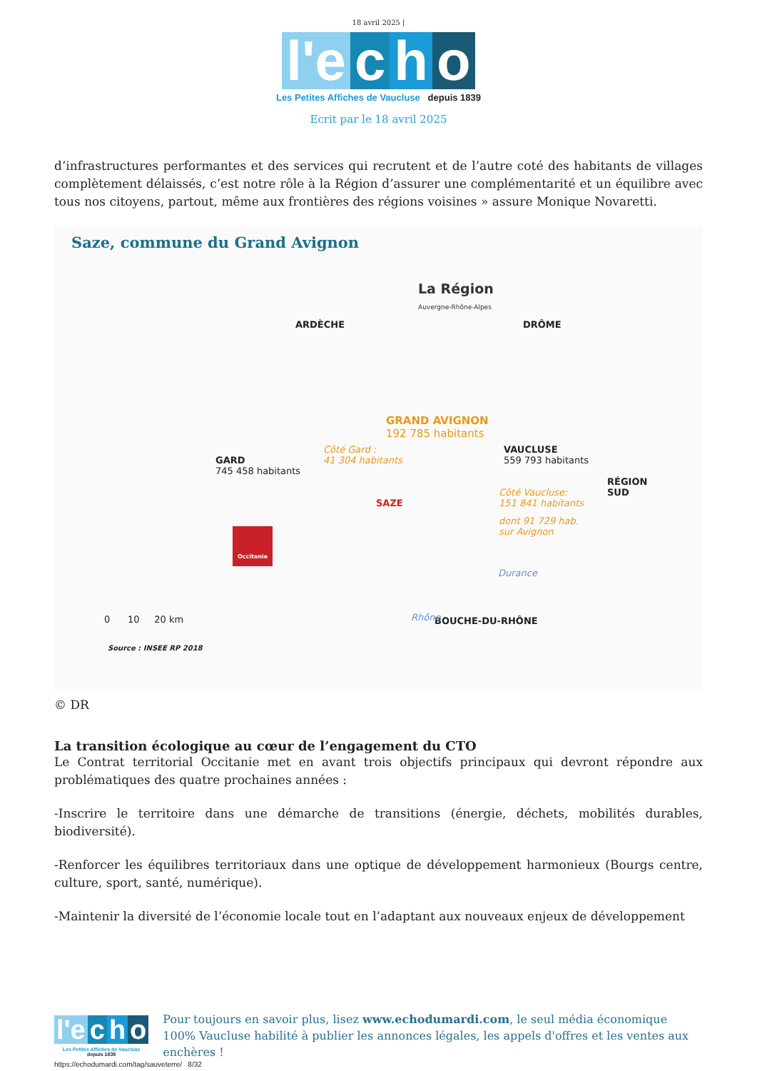18 avril 2025 |
l'e c h o
Les Petites Affiches de Vaucluse depuis 1839
Ecrit par le 18 avril 2025
d’infrastructures performantes et des services qui recrutent et de l’autre coté des habitants de villages complètement délaissés, c’est notre rôle à la Région d’assurer une complémentarité et un équilibre avec tous nos citoyens, partout, même aux frontières des régions voisines » assure Monique Novaretti.
Saze, commune du Grand Avignon
La Région
Auvergne-Rhône-Alpes
ARDÈCHE DRÔME
GRAND AVIGNON
192 785 habitants
Côté Gard :
41 304 habitants
GARD
745 458 habitants
VAUCLUSE
559 793 habitants
RÉGION
SUD
SAZE
Côté Vaucluse:
151 841 habitants
dont 91 729 hab.
sur Avignon
Occitanie
Durance
BOUCHE-DU-RHÔNE
Rhône
0 10 20 km
Source : INSEE RP 2018
© DR
La transition écologique au cœur de l’engagement du CTO
Le Contrat territorial Occitanie met en avant trois objectifs principaux qui devront répondre aux problématiques des quatre prochaines années :
-Inscrire le territoire dans une démarche de transitions (énergie, déchets, mobilités durables, biodiversité).
-Renforcer les équilibres territoriaux dans une optique de développement harmonieux (Bourgs centre, culture, sport, santé, numérique).
-Maintenir la diversité de l’économie locale tout en l’adaptant aux nouveaux enjeux de développement
l'e c h o
Les Petites Affiches de Vaucluse depuis 1839
Pour toujours en savoir plus, lisez www.echodumardi.com, le seul média économique 100% Vaucluse habilité à publier les annonces légales, les appels d'offres et les ventes aux enchères !
https://echodumardi.com/tag/sauveterre/ 8/32